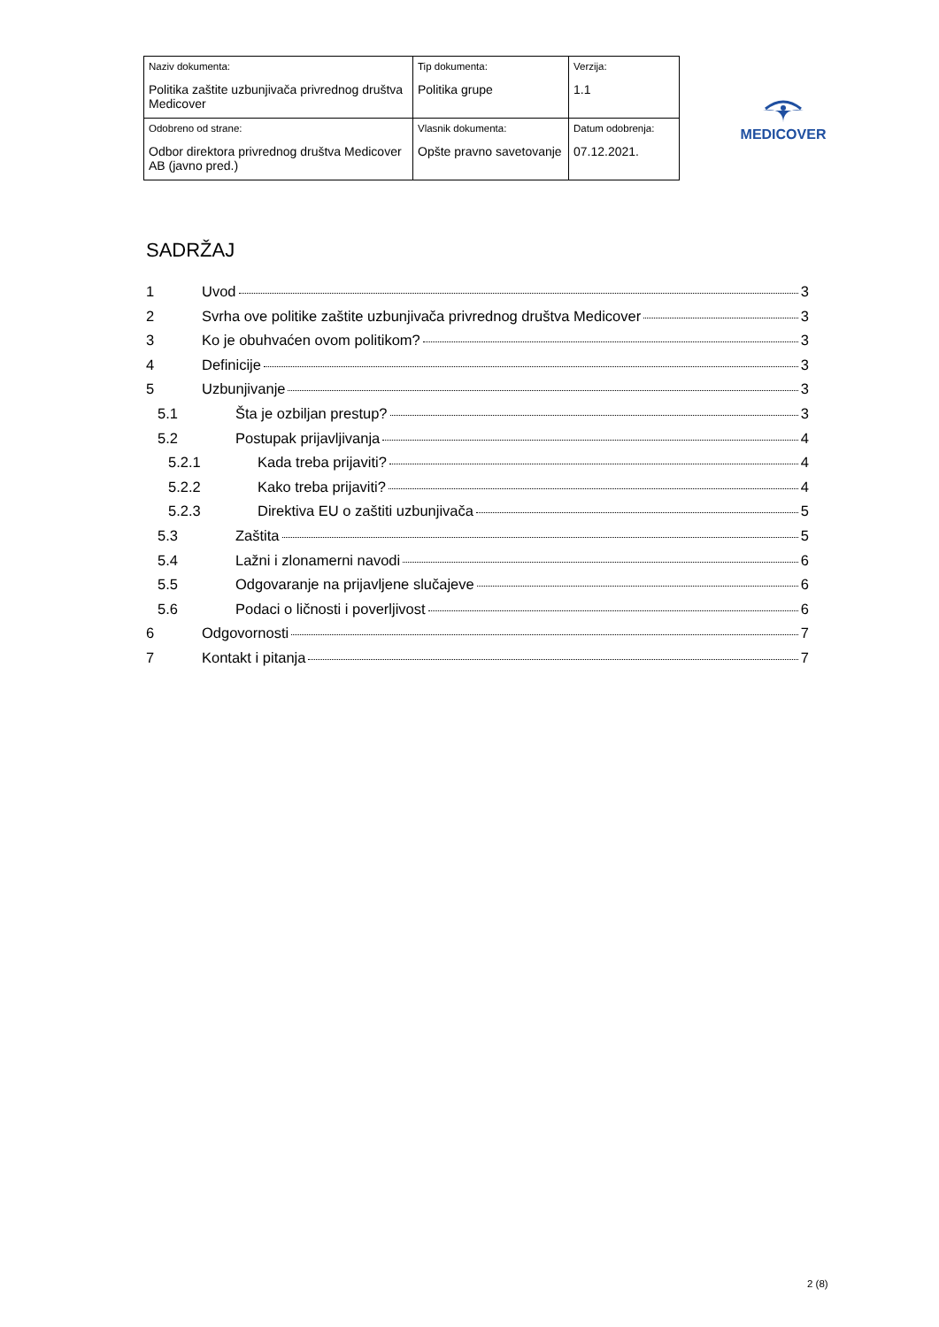| Naziv dokumenta: Politika zaštite uzbunjivača privrednog društva Medicover | Tip dokumenta: Politika grupe | Verzija: 1.1 |
| Odobreno od strane: Odbor direktora privrednog društva Medicover AB (javno pred.) | Vlasnik dokumenta: Opšte pravno savetovanje | Datum odobrenja: 07.12.2021. |
MEDICOVER
SADRŽAJ
1 Uvod 3
2 Svrha ove politike zaštite uzbunjivača privrednog društva Medicover 3
3 Ko je obuhvaćen ovom politikom? 3
4 Definicije 3
5 Uzbunjivanje 3
5.1 Šta je ozbiljan prestup? 3
5.2 Postupak prijavljivanja 4
5.2.1 Kada treba prijaviti? 4
5.2.2 Kako treba prijaviti? 4
5.2.3 Direktiva EU o zaštiti uzbunjivača 5
5.3 Zaštita 5
5.4 Lažni i zlonamerni navodi 6
5.5 Odgovaranje na prijavljene slučajeve 6
5.6 Podaci o ličnosti i poverljivost 6
6 Odgovornosti 7
7 Kontakt i pitanja 7
2 (8)